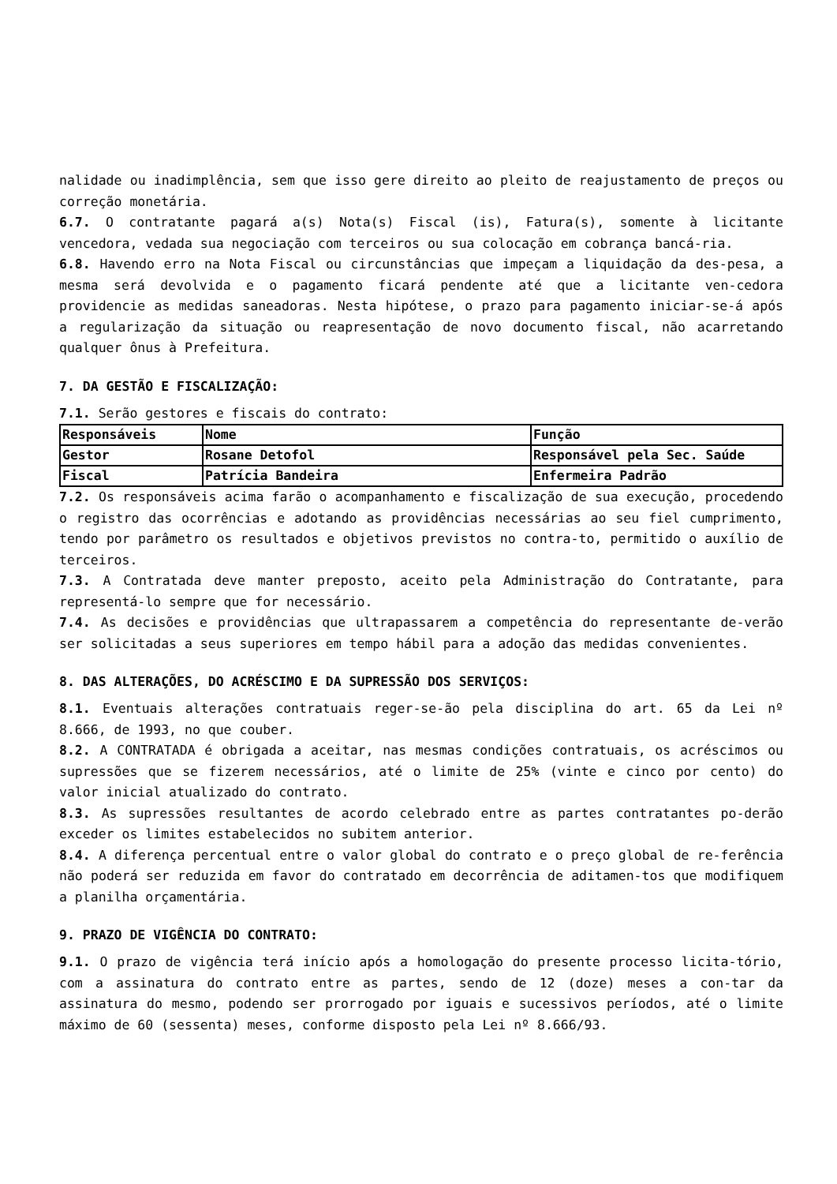nalidade ou inadimplência, sem que isso gere direito ao pleito de reajustamento de preços ou correção monetária.
6.7. O contratante pagará a(s) Nota(s) Fiscal (is), Fatura(s), somente à licitante vencedora, vedada sua negociação com terceiros ou sua colocação em cobrança bancá-ria.
6.8. Havendo erro na Nota Fiscal ou circunstâncias que impeçam a liquidação da des-pesa, a mesma será devolvida e o pagamento ficará pendente até que a licitante ven-cedora providencie as medidas saneadoras. Nesta hipótese, o prazo para pagamento iniciar-se-á após a regularização da situação ou reapresentação de novo documento fiscal, não acarretando qualquer ônus à Prefeitura.
7. DA GESTÃO E FISCALIZAÇÃO:
7.1. Serão gestores e fiscais do contrato:
| Responsáveis | Nome | Função |
| Gestor | Rosane Detofol | Responsável pela Sec. Saúde |
| Fiscal | Patrícia Bandeira | Enfermeira Padrão |
7.2. Os responsáveis acima farão o acompanhamento e fiscalização de sua execução, procedendo o registro das ocorrências e adotando as providências necessárias ao seu fiel cumprimento, tendo por parâmetro os resultados e objetivos previstos no contra-to, permitido o auxílio de terceiros.
7.3. A Contratada deve manter preposto, aceito pela Administração do Contratante, para representá-lo sempre que for necessário.
7.4. As decisões e providências que ultrapassarem a competência do representante de-verão ser solicitadas a seus superiores em tempo hábil para a adoção das medidas convenientes.
8. DAS ALTERAÇÕES, DO ACRÉSCIMO E DA SUPRESSÃO DOS SERVIÇOS:
8.1. Eventuais alterações contratuais reger-se-ão pela disciplina do art. 65 da Lei nº 8.666, de 1993, no que couber.
8.2. A CONTRATADA é obrigada a aceitar, nas mesmas condições contratuais, os acréscimos ou supressões que se fizerem necessários, até o limite de 25% (vinte e cinco por cento) do valor inicial atualizado do contrato.
8.3. As supressões resultantes de acordo celebrado entre as partes contratantes po-derão exceder os limites estabelecidos no subitem anterior.
8.4. A diferença percentual entre o valor global do contrato e o preço global de re-ferência não poderá ser reduzida em favor do contratado em decorrência de aditamen-tos que modifiquem a planilha orçamentária.
9. PRAZO DE VIGÊNCIA DO CONTRATO:
9.1. O prazo de vigência terá início após a homologação do presente processo licita-tório, com a assinatura do contrato entre as partes, sendo de 12 (doze) meses a con-tar da assinatura do mesmo, podendo ser prorrogado por iguais e sucessivos períodos, até o limite máximo de 60 (sessenta) meses, conforme disposto pela Lei nº 8.666/93.